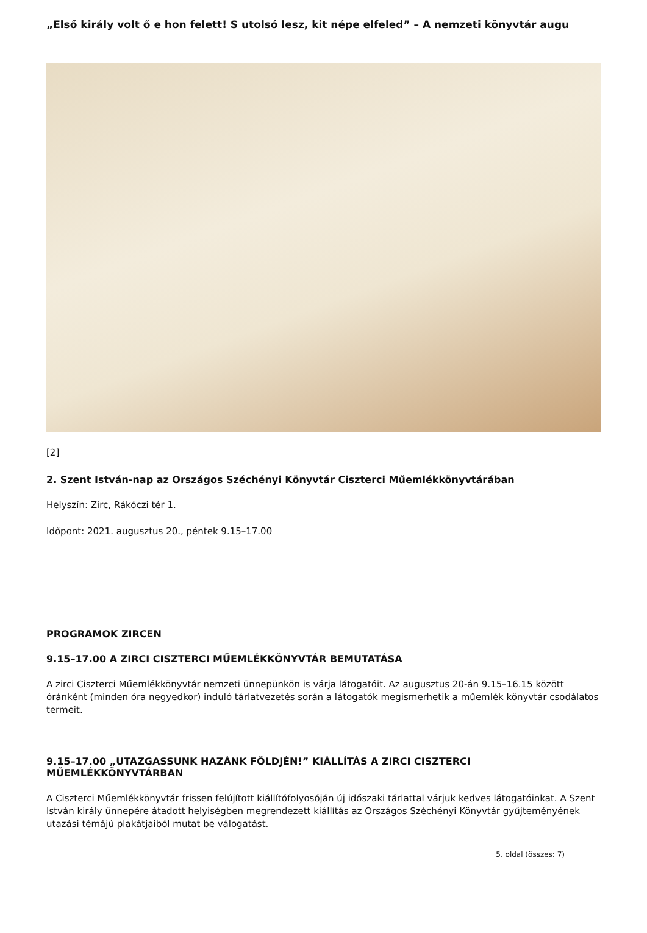„Első király volt ő e hon felett! S utolsó lesz, kit népe elfeled” – A nemzeti könyvtár augu
[2]
2. Szent István-nap az Országos Széchényi Könyvtár Ciszterci Műemlékkönyvtárában
Helyszín: Zirc, Rákóczi tér 1.
Időpont: 2021. augusztus 20., péntek 9.15–17.00
PROGRAMOK ZIRCEN
9.15–17.00 A ZIRCI CISZTERCI MŰEMLÉKKÖNYVTÁR BEMUTATÁSA
A zirci Ciszterci Műemlékkönyvtár nemzeti ünnepünkön is várja látogatóit. Az augusztus 20-án 9.15–16.15 között óránként (minden óra negyedkor) induló tárlatvezetés során a látogatók megismerhetik a műemlék könyvtár csodálatos termeit.
9.15–17.00 „UTAZGASSUNK HAZÁNK FÖLDJÉN!” KIÁLLÍTÁS A ZIRCI CISZTERCI MŰEMLÉKKÖNYVTÁRBAN
A Ciszterci Műemlékkönyvtár frissen felújított kiállítófolyosóján új időszaki tárlattal várjuk kedves látogatóinkat. A Szent István király ünnepére átadott helyiségben megrendezett kiállítás az Országos Széchényi Könyvtár gyűjteményének utazási témájú plakátjaiból mutat be válogatást.
5. oldal (összes: 7)